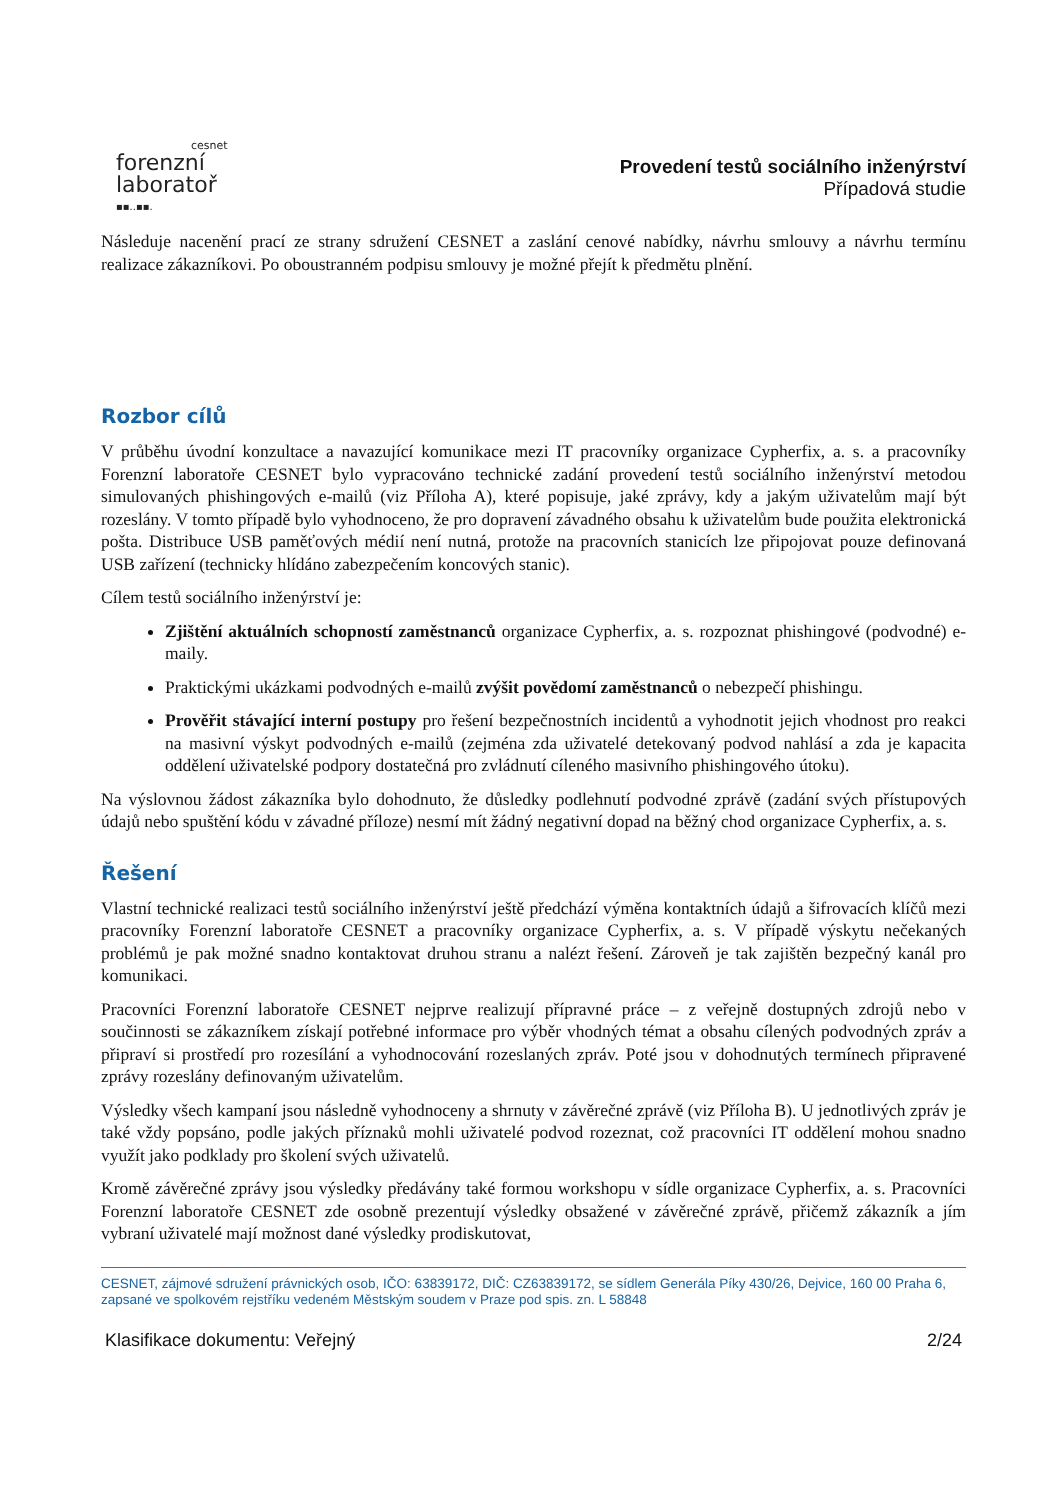cesnet
forenzní
laboratoř
▪▪..▪▪.
Provedení testů sociálního inženýrství
Případová studie
Následuje nacenění prací ze strany sdružení CESNET a zaslání cenové nabídky, návrhu smlouvy a návrhu termínu realizace zákazníkovi. Po oboustranném podpisu smlouvy je možné přejít k předmětu plnění.
Rozbor cílů
V průběhu úvodní konzultace a navazující komunikace mezi IT pracovníky organizace Cypherfix, a. s. a pracovníky Forenzní laboratoře CESNET bylo vypracováno technické zadání provedení testů sociálního inženýrství metodou simulovaných phishingových e-mailů (viz Příloha A), které popisuje, jaké zprávy, kdy a jakým uživatelům mají být rozeslány. V tomto případě bylo vyhodnoceno, že pro dopravení závadného obsahu k uživatelům bude použita elektronická pošta. Distribuce USB paměťových médií není nutná, protože na pracovních stanicích lze připojovat pouze definovaná USB zařízení (technicky hlídáno zabezpečením koncových stanic).
Cílem testů sociálního inženýrství je:
Zjištění aktuálních schopností zaměstnanců organizace Cypherfix, a. s. rozpoznat phishingové (podvodné) e-maily.
Praktickými ukázkami podvodných e-mailů zvýšit povědomí zaměstnanců o nebezpečí phishingu.
Prověřit stávající interní postupy pro řešení bezpečnostních incidentů a vyhodnotit jejich vhodnost pro reakci na masivní výskyt podvodných e-mailů (zejména zda uživatelé detekovaný podvod nahlásí a zda je kapacita oddělení uživatelské podpory dostatečná pro zvládnutí cíleného masivního phishingového útoku).
Na výslovnou žádost zákazníka bylo dohodnuto, že důsledky podlehnutí podvodné zprávě (zadání svých přístupových údajů nebo spuštění kódu v závadné příloze) nesmí mít žádný negativní dopad na běžný chod organizace Cypherfix, a. s.
Řešení
Vlastní technické realizaci testů sociálního inženýrství ještě předchází výměna kontaktních údajů a šifrovacích klíčů mezi pracovníky Forenzní laboratoře CESNET a pracovníky organizace Cypherfix, a. s. V případě výskytu nečekaných problémů je pak možné snadno kontaktovat druhou stranu a nalézt řešení. Zároveň je tak zajištěn bezpečný kanál pro komunikaci.
Pracovníci Forenzní laboratoře CESNET nejprve realizují přípravné práce – z veřejně dostupných zdrojů nebo v součinnosti se zákazníkem získají potřebné informace pro výběr vhodných témat a obsahu cílených podvodných zpráv a připraví si prostředí pro rozesílání a vyhodnocování rozeslaných zpráv. Poté jsou v dohodnutých termínech připravené zprávy rozeslány definovaným uživatelům.
Výsledky všech kampaní jsou následně vyhodnoceny a shrnuty v závěrečné zprávě (viz Příloha B). U jednotlivých zpráv je také vždy popsáno, podle jakých příznaků mohli uživatelé podvod rozeznat, což pracovníci IT oddělení mohou snadno využít jako podklady pro školení svých uživatelů.
Kromě závěrečné zprávy jsou výsledky předávány také formou workshopu v sídle organizace Cypherfix, a. s. Pracovníci Forenzní laboratoře CESNET zde osobně prezentují výsledky obsažené v závěrečné zprávě, přičemž zákazník a jím vybraní uživatelé mají možnost dané výsledky prodiskutovat,
CESNET, zájmové sdružení právnických osob, IČO: 63839172, DIČ: CZ63839172, se sídlem Generála Píky 430/26, Dejvice, 160 00 Praha 6, zapsané ve spolkovém rejstříku vedeném Městským soudem v Praze pod spis. zn. L 58848
Klasifikace dokumentu: Veřejný 2/24